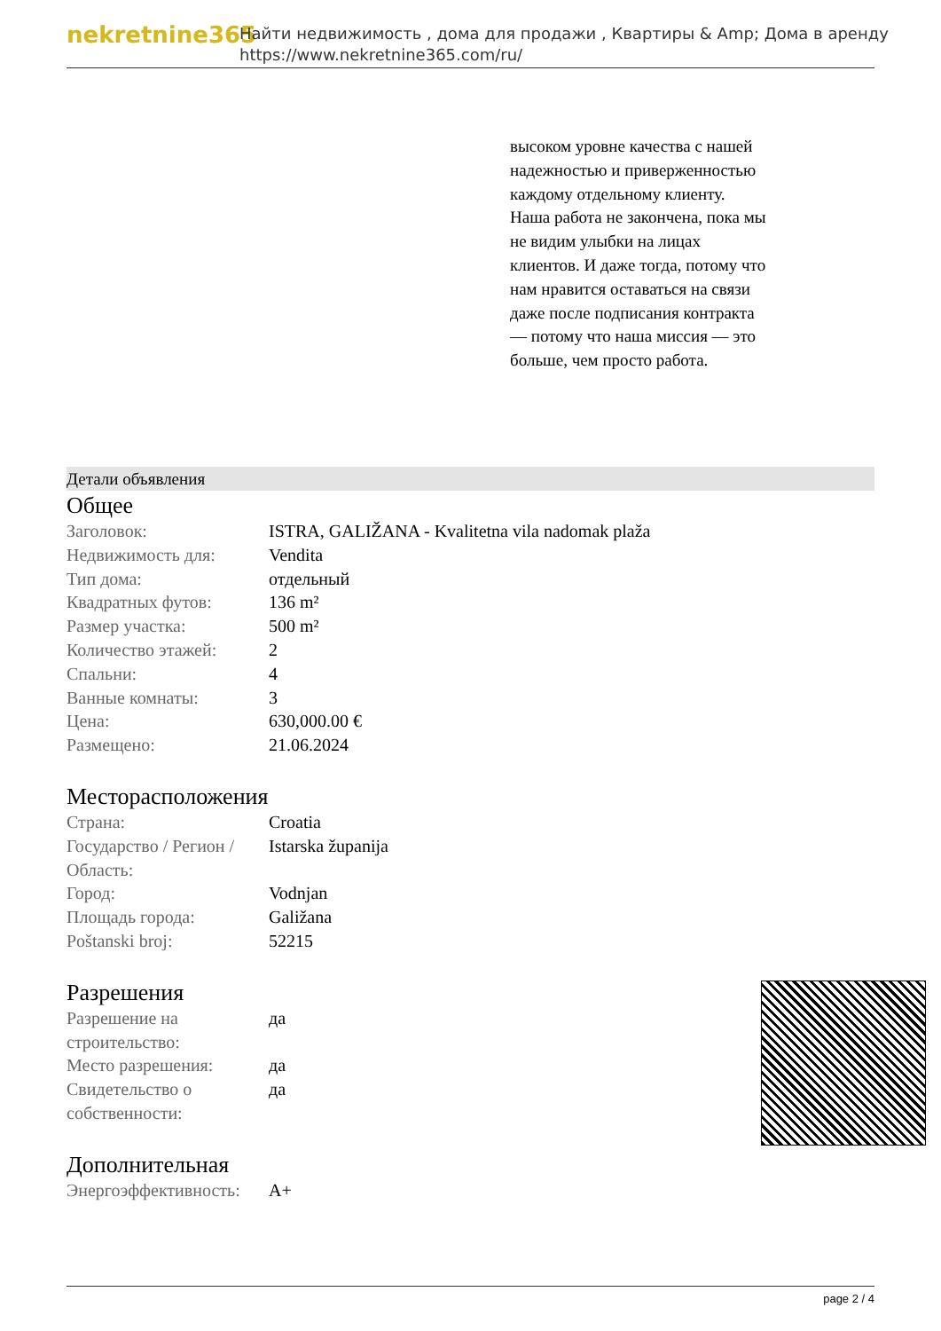nekretnine365
Найти недвижимость , дома для продажи , Квартиры & Amp; Дома в аренду
https://www.nekretnine365.com/ru/
высоком уровне качества с нашей надежностью и приверженностью каждому отдельному клиенту. Наша работа не закончена, пока мы не видим улыбки на лицах клиентов. И даже тогда, потому что нам нравится оставаться на связи даже после подписания контракта — потому что наша миссия — это больше, чем просто работа.
Детали объявления
Общее
| Заголовок: | ISTRA, GALIŽANA - Kvalitetna vila nadomak plaža |
| Недвижимость для: | Vendita |
| Тип дома: | отдельный |
| Квадратных футов: | 136 m² |
| Размер участка: | 500 m² |
| Количество этажей: | 2 |
| Спальни: | 4 |
| Ванные комнаты: | 3 |
| Цена: | 630,000.00 € |
| Размещено: | 21.06.2024 |
Месторасположения
| Страна: | Croatia |
| Государство / Регион / Область: | Istarska županija |
| Город: | Vodnjan |
| Площадь города: | Galižana |
| Poštanski broj: | 52215 |
Разрешения
| Разрешение на строительство: | да |
| Место разрешения: | да |
| Свидетельство о собственности: | да |
Дополнительная
| Энергоэффективность: | A+ |
page 2 / 4